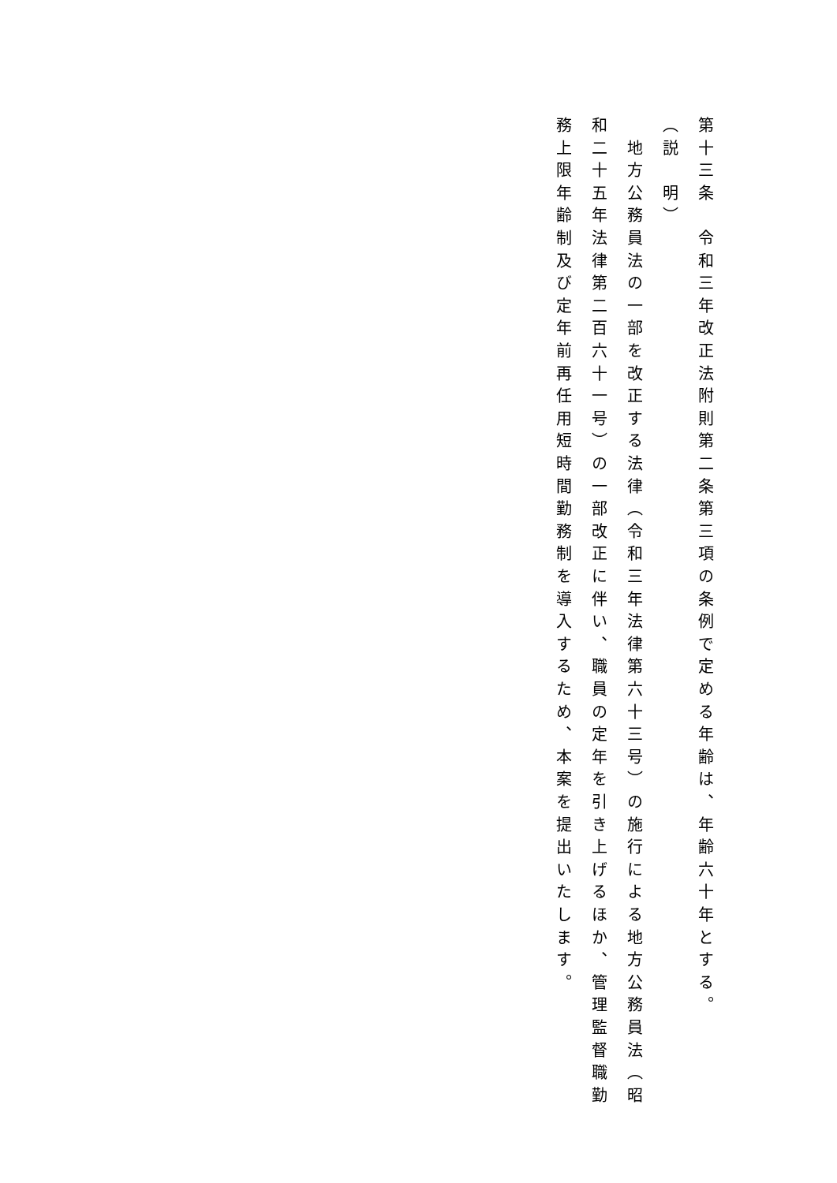第十三条　令和三年改正法附則第二条第三項の条例で定める年齢は、年齢六十年とする。
（説　明）
　地方公務員法の一部を改正する法律（令和三年法律第六十三号）の施行による地方公務員法（昭和二十五年法律第二百六十一号）の一部改正に伴い、職員の定年を引き上げるほか、管理監督職勤務上限年齢制及び定年前再任用短時間勤務制を導入するため、本案を提出いたします。